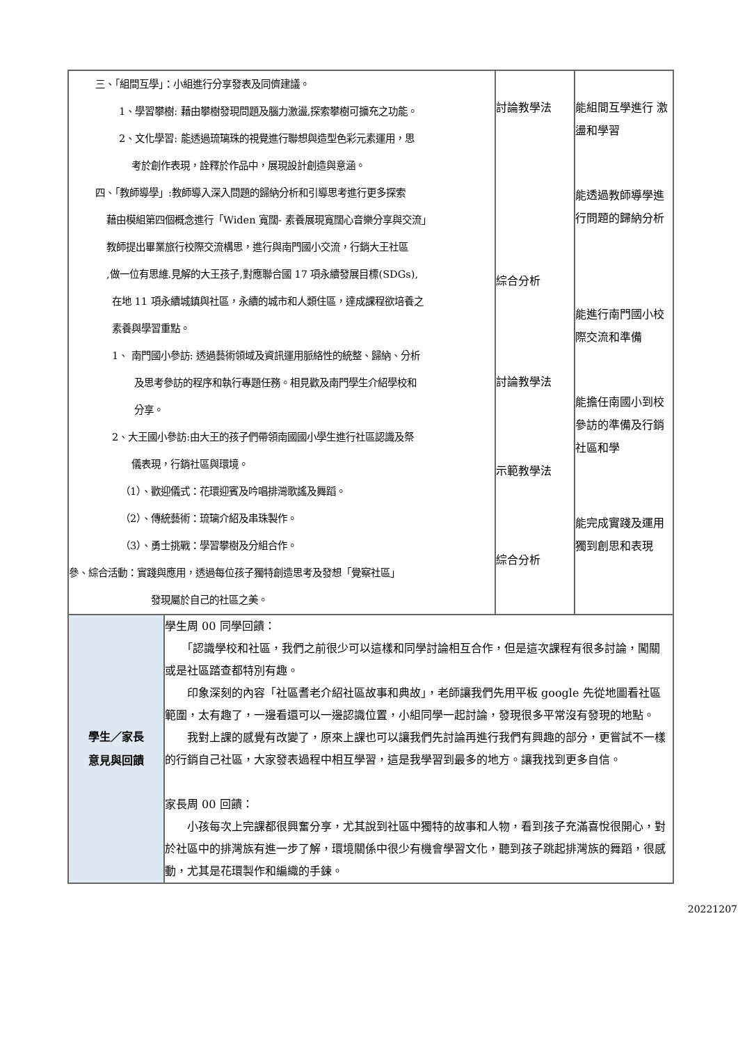| 三、「組間互學」：小組進行分享發表及同儕建議。 1、學習攀樹: 藉由攀樹發現問題及腦力激盪,探索攀樹可擴充之功能。 2、文化學習: 能透過琉璃珠的視覺進行聯想與造型色彩元素運用，思 考於創作表現，詮釋於作品中，展現設計創造與意涵。 四、「教師導學」:教師導入深入問題的歸納分析和引導思考進行更多探索 藉由模組第四個概念進行「Widen 寬闊- 素養展現寬闊心音樂分享與交流」 教師提出畢業旅行校際交流構思，進行與南門國小交流，行銷大王社區 ,做一位有思維.見解的大王孩子,對應聯合國 17 項永續發展目標(SDGs), 在地 11 項永續城鎮與社區，永續的城市和人類住區，達成課程欲培養之 素養與學習重點。 1、 南門國小參訪: 透過藝術領域及資訊運用脈絡性的統整、歸納、分析 及思考參訪的程序和執行專題任務。相見歡及南門學生介紹學校和 分享。 2、大王國小參訪:由大王的孩子們帶領南國國小學生進行社區認識及祭 儀表現，行銷社區與環境。 （1）、歡迎儀式：花環迎賓及吟唱排灣歌謠及舞蹈。 （2）、傳統藝術：琉璃介紹及串珠製作。 （3）、勇士挑戰：學習攀樹及分組合作。 參、綜合活動：實踐與應用，透過每位孩子獨特創造思考及發想「覺察社區」 發現屬於自己的社區之美。 | | 討論教學法 綜合分析 討論教學法 示範教學法 綜合分析 | 能組間互學進行 激盪和學習 能透過教師導學進行問題的歸納分析 能進行南門國小校際交流和準備 能擔任南國小到校參訪的準備及行銷社區和學 能完成實踐及運用獨到創思和表現 |
| 學生／家長 意見與回饋 | 學生周 00 同學回饋： 「認識學校和社區，我們之前很少可以這樣和同學討論相互合作，但是這次課程有很多討論，闖關或是社區踏查都特別有趣。 印象深刻的內容「社區耆老介紹社區故事和典故」，老師讓我們先用平板 google 先從地圖看社區範圍，太有趣了，一邊看還可以一邊認識位置，小組同學一起討論，發現很多平常沒有發現的地點。 我對上課的感覺有改變了，原來上課也可以讓我們先討論再進行我們有興趣的部分，更嘗試不一樣的行銷自己社區，大家發表過程中相互學習，這是我學習到最多的地方。讓我找到更多自信。 家長周 00 回饋： 小孩每次上完課都很興奮分享，尤其說到社區中獨特的故事和人物，看到孩子充滿喜悅很開心，對於社區中的排灣族有進一步了解，環境關係中很少有機會學習文化，聽到孩子跳起排灣族的舞蹈，很感動，尤其是花環製作和編織的手鍊。 | | |
20221207